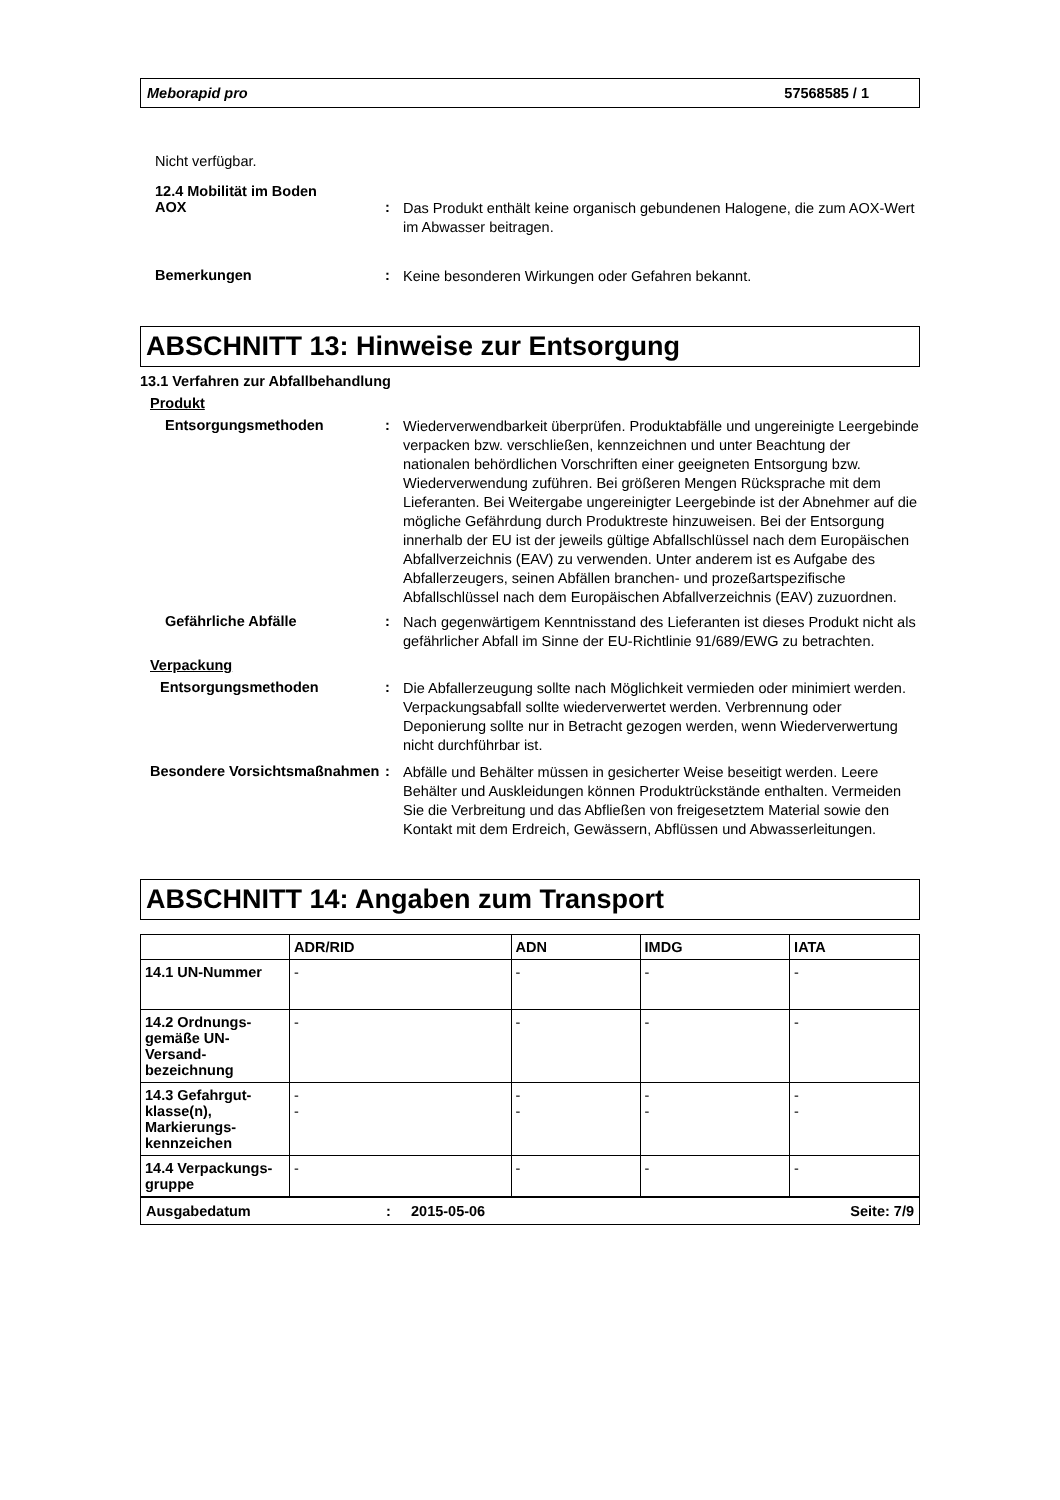Meborapid pro 57568585 / 1
Nicht verfügbar.
12.4 Mobilität im Boden
AOX :
Das Produkt enthält keine organisch gebundenen Halogene, die zum AOX-Wert im Abwasser beitragen.
Bemerkungen :
Keine besonderen Wirkungen oder Gefahren bekannt.
ABSCHNITT 13: Hinweise zur Entsorgung
13.1 Verfahren zur Abfallbehandlung
Produkt
Entsorgungsmethoden :
Wiederverwendbarkeit überprüfen. Produktabfälle und ungereinigte Leergebinde verpacken bzw. verschließen, kennzeichnen und unter Beachtung der nationalen behördlichen Vorschriften einer geeigneten Entsorgung bzw. Wiederverwendung zuführen. Bei größeren Mengen Rücksprache mit dem Lieferanten. Bei Weitergabe ungereinigter Leergebinde ist der Abnehmer auf die mögliche Gefährdung durch Produktreste hinzuweisen. Bei der Entsorgung innerhalb der EU ist der jeweils gültige Abfallschlüssel nach dem Europäischen Abfallverzeichnis (EAV) zu verwenden. Unter anderem ist es Aufgabe des Abfallerzeugers, seinen Abfällen branchen- und prozeßartspezifische Abfallschlüssel nach dem Europäischen Abfallverzeichnis (EAV) zuzuordnen.
Gefährliche Abfälle :
Nach gegenwärtigem Kenntnisstand des Lieferanten ist dieses Produkt nicht als gefährlicher Abfall im Sinne der EU-Richtlinie 91/689/EWG zu betrachten.
Verpackung
Entsorgungsmethoden :
Die Abfallerzeugung sollte nach Möglichkeit vermieden oder minimiert werden. Verpackungsabfall sollte wiederverwertet werden. Verbrennung oder Deponierung sollte nur in Betracht gezogen werden, wenn Wiederverwertung nicht durchführbar ist.
Besondere Vorsichtsmaßnahmen
:
Abfälle und Behälter müssen in gesicherter Weise beseitigt werden. Leere Behälter und Auskleidungen können Produktrückstände enthalten. Vermeiden Sie die Verbreitung und das Abfließen von freigesetztem Material sowie den Kontakt mit dem Erdreich, Gewässern, Abflüssen und Abwasserleitungen.
ABSCHNITT 14: Angaben zum Transport
| | ADR/RID | ADN | IMDG | IATA |
| --- | --- | --- | --- | --- |
| 14.1 UN-Nummer | - | - | - | - |
| 14.2 Ordnungs-gemäße UN-Versand-bezeichnung | - | - | - | - |
| 14.3 Gefahrgut-klasse(n), Markierungs-kennzeichen | - - | - - | - - | - - |
| 14.4 Verpackungs-gruppe | - | - | - | - |
Ausgabedatum: 2015-05-06 Seite: 7/9